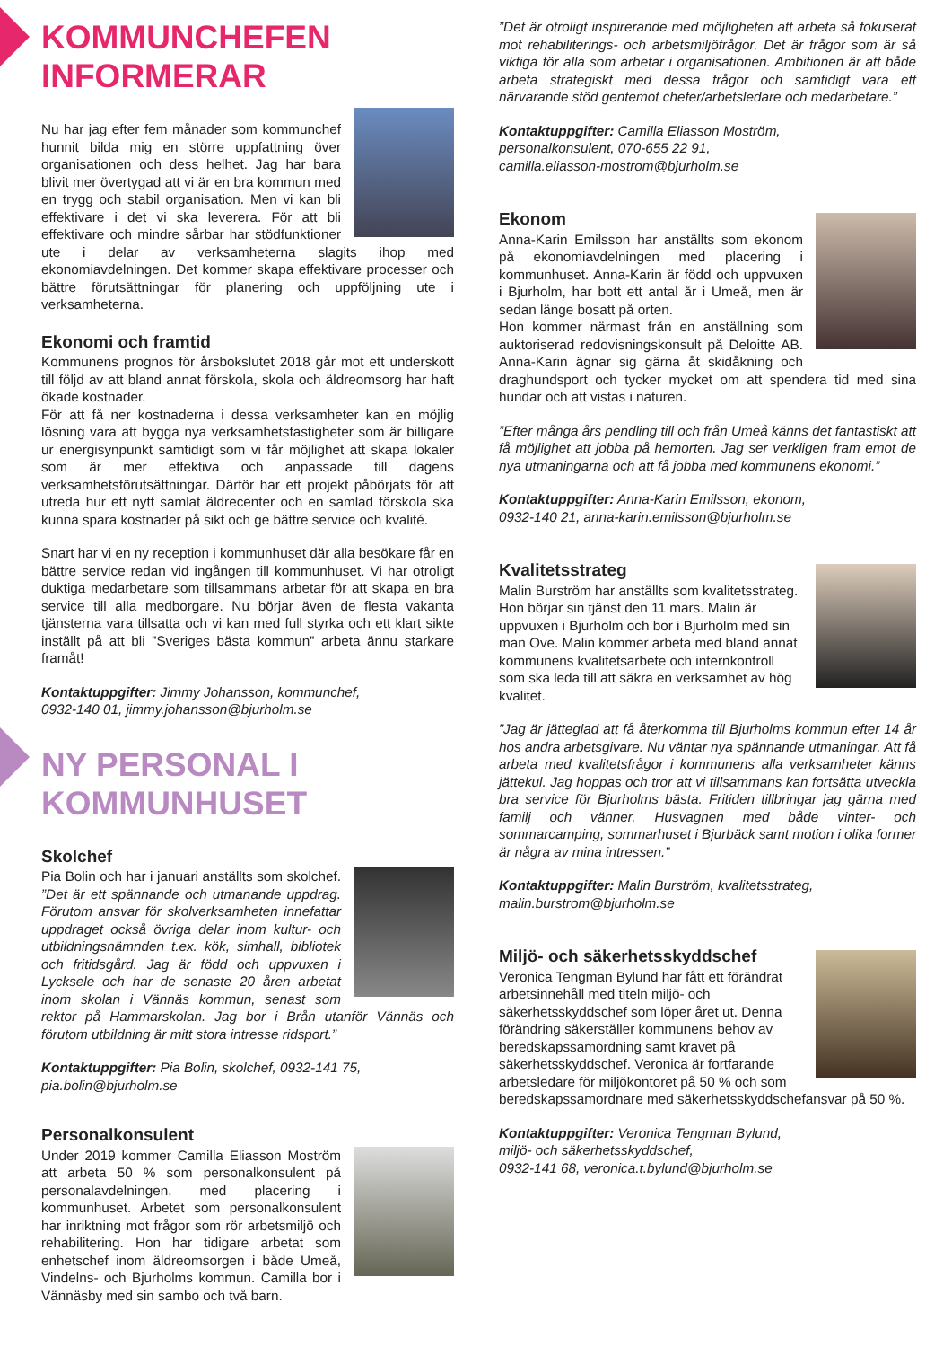KOMMUNCHEFEN
INFORMERAR
Nu har jag efter fem månader som kommunchef hunnit bilda mig en större uppfattning över organisationen och dess helhet. Jag har bara blivit mer övertygad att vi är en bra kommun med en trygg och stabil organisation. Men vi kan bli effektivare i det vi ska leverera. För att bli effektivare och mindre sårbar har stödfunktioner ute i delar av verksamheterna slagits ihop med ekonomiavdelningen. Det kommer skapa effektivare processer och bättre förutsättningar för planering och uppföljning ute i verksamheterna.
Ekonomi och framtid
Kommunens prognos för årsbokslutet 2018 går mot ett underskott till följd av att bland annat förskola, skola och äldreomsorg har haft ökade kostnader.
För att få ner kostnaderna i dessa verksamheter kan en möjlig lösning vara att bygga nya verksamhetsfastigheter som är billigare ur energisynpunkt samtidigt som vi får möjlighet att skapa lokaler som är mer effektiva och anpassade till dagens verksamhetsförutsättningar. Därför har ett projekt påbörjats för att utreda hur ett nytt samlat äldrecenter och en samlad förskola ska kunna spara kostnader på sikt och ge bättre service och kvalité.
Snart har vi en ny reception i kommunhuset där alla besökare får en bättre service redan vid ingången till kommunhuset. Vi har otroligt duktiga medarbetare som tillsammans arbetar för att skapa en bra service till alla medborgare. Nu börjar även de flesta vakanta tjänsterna vara tillsatta och vi kan med full styrka och ett klart sikte inställt på att bli ”Sveriges bästa kommun” arbeta ännu starkare framåt!
Kontaktuppgifter: Jimmy Johansson, kommunchef,
0932-140 01, jimmy.johansson@bjurholm.se
NY PERSONAL I
KOMMUNHUSET
Skolchef
Pia Bolin och har i januari anställts som skolchef. ”Det är ett spännande och utmanande uppdrag. Förutom ansvar för skolverksamheten innefattar uppdraget också övriga delar inom kultur- och utbildningsnämnden t.ex. kök, simhall, bibliotek och fritidsgård. Jag är född och uppvuxen i Lycksele och har de senaste 20 åren arbetat inom skolan i Vännäs kommun, senast som rektor på Hammarskolan. Jag bor i Brån utanför Vännäs och förutom utbildning är mitt stora intresse ridsport.”
Kontaktuppgifter: Pia Bolin, skolchef, 0932-141 75,
pia.bolin@bjurholm.se
Personalkonsulent
Under 2019 kommer Camilla Eliasson Moström att arbeta 50 % som personalkonsulent på personalavdelningen, med placering i kommunhuset. Arbetet som personalkonsulent har inriktning mot frågor som rör arbetsmiljö och rehabilitering. Hon har tidigare arbetat som enhetschef inom äldreomsorgen i både Umeå, Vindelns- och Bjurholms kommun. Camilla bor i Vännäsby med sin sambo och två barn.
”Det är otroligt inspirerande med möjligheten att arbeta så fokuserat mot rehabiliterings- och arbetsmiljöfrågor. Det är frågor som är så viktiga för alla som arbetar i organisationen. Ambitionen är att både arbeta strategiskt med dessa frågor och samtidigt vara ett närvarande stöd gentemot chefer/arbetsledare och medarbetare.”
Kontaktuppgifter: Camilla Eliasson Moström,
personalkonsulent, 070-655 22 91,
camilla.eliasson-mostrom@bjurholm.se
Ekonom
Anna-Karin Emilsson har anställts som ekonom på ekonomiavdelningen med placering i kommunhuset. Anna-Karin är född och uppvuxen i Bjurholm, har bott ett antal år i Umeå, men är sedan länge bosatt på orten.
Hon kommer närmast från en anställning som auktoriserad redovisningskonsult på Deloitte AB. Anna-Karin ägnar sig gärna åt skidåkning och draghundsport och tycker mycket om att spendera tid med sina hundar och att vistas i naturen.
”Efter många års pendling till och från Umeå känns det fantastiskt att få möjlighet att jobba på hemorten. Jag ser verkligen fram emot de nya utmaningarna och att få jobba med kommunens ekonomi.”
Kontaktuppgifter: Anna-Karin Emilsson, ekonom,
0932-140 21, anna-karin.emilsson@bjurholm.se
Kvalitetsstrateg
Malin Burström har anställts som kvalitetsstrateg. Hon börjar sin tjänst den 11 mars. Malin är uppvuxen i Bjurholm och bor i Bjurholm med sin man Ove. Malin kommer arbeta med bland annat kommunens kvalitetsarbete och internkontroll som ska leda till att säkra en verksamhet av hög kvalitet.
”Jag är jätteglad att få återkomma till Bjurholms kommun efter 14 år hos andra arbetsgivare. Nu väntar nya spännande utmaningar. Att få arbeta med kvalitetsfrågor i kommunens alla verksamheter känns jättekul. Jag hoppas och tror att vi tillsammans kan fortsätta utveckla bra service för Bjurholms bästa. Fritiden tillbringar jag gärna med familj och vänner. Husvagnen med både vinter- och sommarcamping, sommarhuset i Bjurbäck samt motion i olika former är några av mina intressen.”
Kontaktuppgifter: Malin Burström, kvalitetsstrateg,
malin.burstrom@bjurholm.se
Miljö- och säkerhetsskyddschef
Veronica Tengman Bylund har fått ett förändrat arbetsinnehåll med titeln miljö- och säkerhetsskyddschef som löper året ut. Denna förändring säkerställer kommunens behov av beredskapssamordning samt kravet på säkerhetsskyddschef. Veronica är fortfarande arbetsledare för miljökontoret på 50 % och som beredskapssamordnare med säkerhetsskyddschefansvar på 50 %.
Kontaktuppgifter: Veronica Tengman Bylund,
miljö- och säkerhetsskyddschef,
0932-141 68, veronica.t.bylund@bjurholm.se